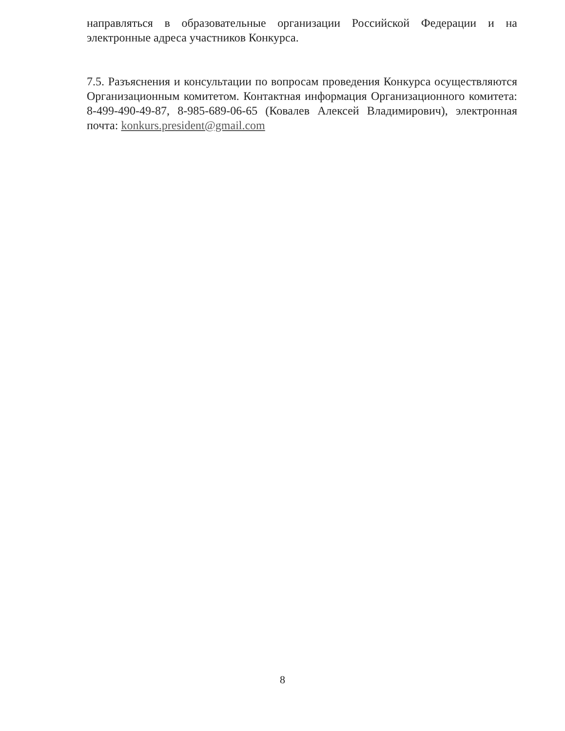направляться в образовательные организации Российской Федерации и на электронные адреса участников Конкурса.
7.5. Разъяснения и консультации по вопросам проведения Конкурса осуществляются Организационным комитетом. Контактная информация Организационного комитета: 8-499-490-49-87, 8-985-689-06-65 (Ковалев Алексей Владимирович), электронная почта: konkurs.president@gmail.com
8